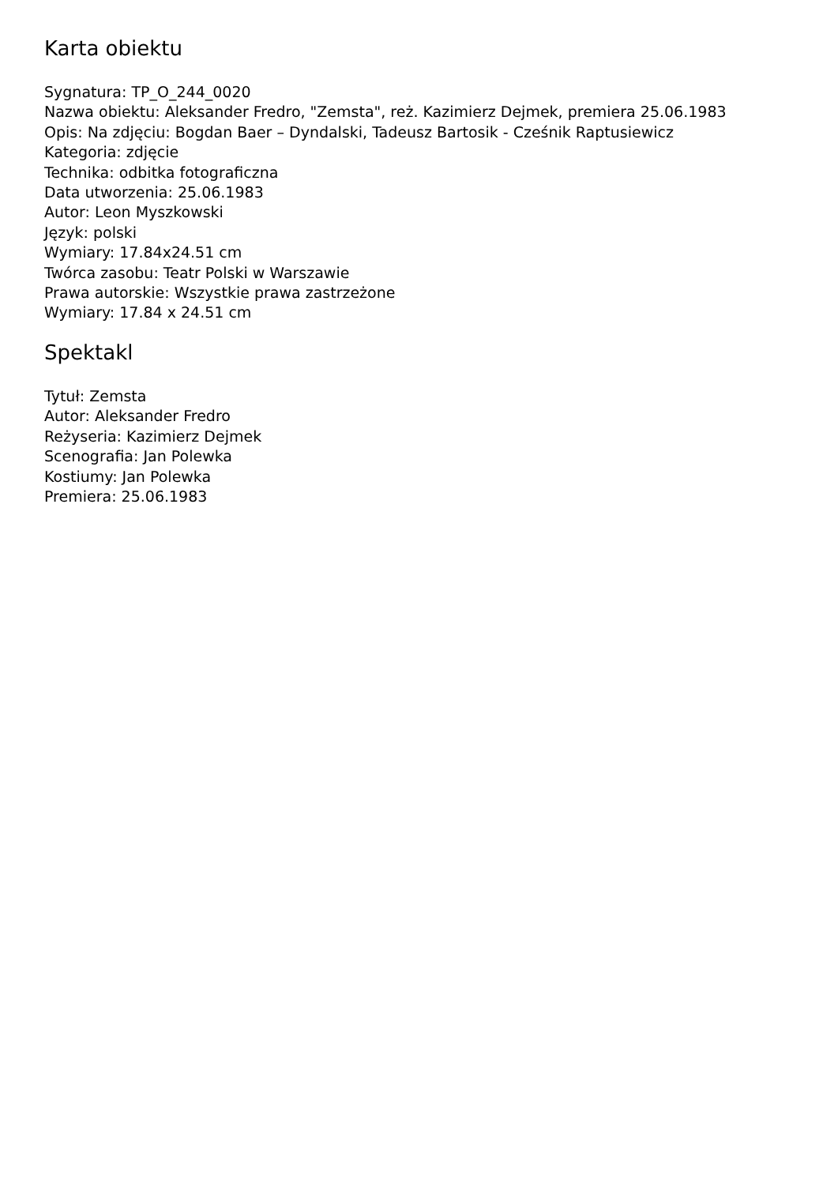Karta obiektu
Sygnatura: TP_O_244_0020
Nazwa obiektu: Aleksander Fredro, "Zemsta", reż. Kazimierz Dejmek, premiera 25.06.1983
Opis: Na zdjęciu: Bogdan Baer – Dyndalski, Tadeusz Bartosik - Cześnik Raptusiewicz
Kategoria: zdjęcie
Technika: odbitka fotograficzna
Data utworzenia: 25.06.1983
Autor: Leon Myszkowski
Język: polski
Wymiary: 17.84x24.51 cm
Twórca zasobu: Teatr Polski w Warszawie
Prawa autorskie: Wszystkie prawa zastrzeżone
Wymiary: 17.84 x 24.51 cm
Spektakl
Tytuł: Zemsta
Autor: Aleksander Fredro
Reżyseria: Kazimierz Dejmek
Scenografia: Jan Polewka
Kostiumy: Jan Polewka
Premiera: 25.06.1983